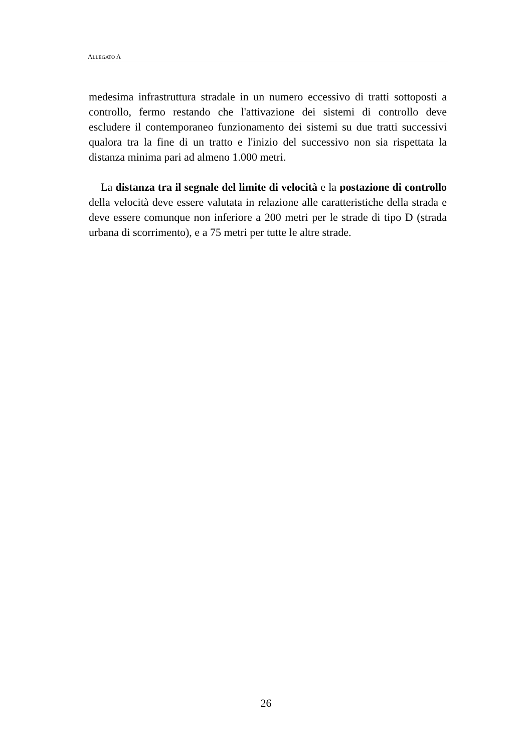ALLEGATO A
medesima infrastruttura stradale in un numero eccessivo di tratti sottoposti a controllo, fermo restando che l'attivazione dei sistemi di controllo deve escludere il contemporaneo funzionamento dei sistemi su due tratti successivi qualora tra la fine di un tratto e l'inizio del successivo non sia rispettata la distanza minima pari ad almeno 1.000 metri.
La distanza tra il segnale del limite di velocità e la postazione di controllo della velocità deve essere valutata in relazione alle caratteristiche della strada e deve essere comunque non inferiore a 200 metri per le strade di tipo D (strada urbana di scorrimento), e a 75 metri per tutte le altre strade.
26